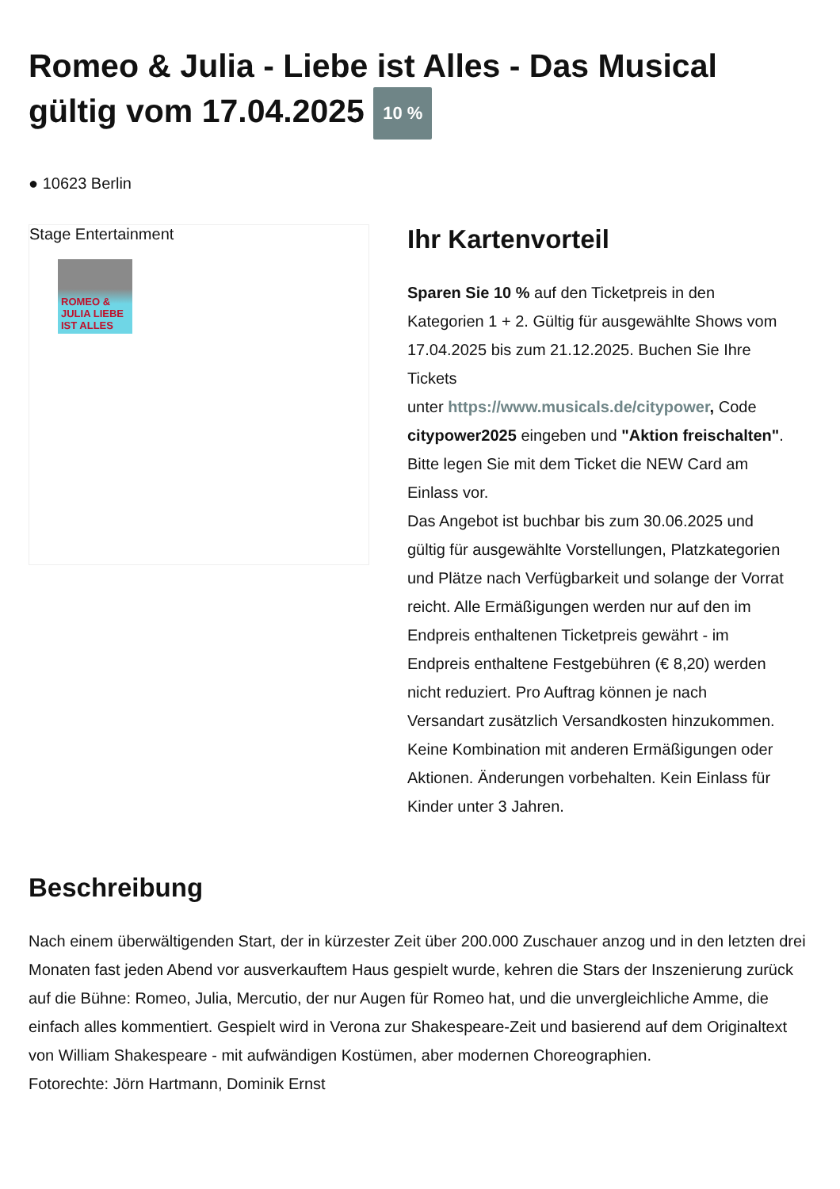Romeo & Julia - Liebe ist Alles - Das Musical gültig vom 17.04.2025 10 %
● 10623 Berlin
Stage Entertainment
ROMEO & JULIA LIEBE IST ALLES
Ihr Kartenvorteil
Sparen Sie 10 % auf den Ticketpreis in den Kategorien 1 + 2. Gültig für ausgewählte Shows vom 17.04.2025 bis zum 21.12.2025. Buchen Sie Ihre Tickets
unter https://www.musicals.de/citypower, Code citypower2025 eingeben und "Aktion freischalten". Bitte legen Sie mit dem Ticket die NEW Card am Einlass vor.
Das Angebot ist buchbar bis zum 30.06.2025 und gültig für ausgewählte Vorstellungen, Platzkategorien und Plätze nach Verfügbarkeit und solange der Vorrat reicht. Alle Ermäßigungen werden nur auf den im Endpreis enthaltenen Ticketpreis gewährt - im Endpreis enthaltene Festgebühren (€ 8,20) werden nicht reduziert. Pro Auftrag können je nach Versandart zusätzlich Versandkosten hinzukommen. Keine Kombination mit anderen Ermäßigungen oder Aktionen. Änderungen vorbehalten. Kein Einlass für Kinder unter 3 Jahren.
Beschreibung
Nach einem überwältigenden Start, der in kürzester Zeit über 200.000 Zuschauer anzog und in den letzten drei Monaten fast jeden Abend vor ausverkauftem Haus gespielt wurde, kehren die Stars der Inszenierung zurück auf die Bühne: Romeo, Julia, Mercutio, der nur Augen für Romeo hat, und die unvergleichliche Amme, die einfach alles kommentiert. Gespielt wird in Verona zur Shakespeare-Zeit und basierend auf dem Originaltext von William Shakespeare - mit aufwändigen Kostümen, aber modernen Choreographien.
Fotorechte: Jörn Hartmann, Dominik Ernst